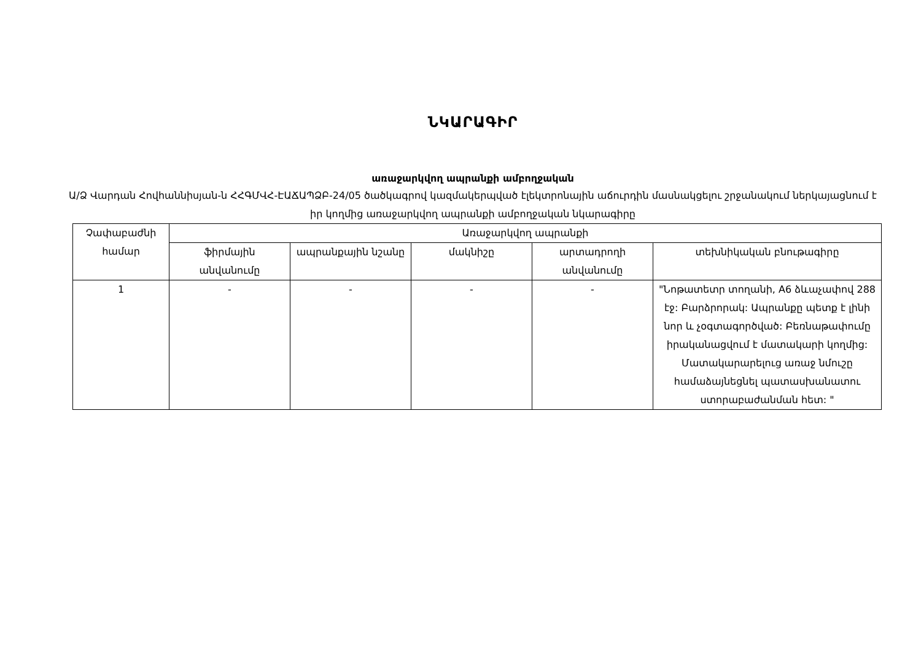ՆԿԱՐԱԳԻՐ
առաջարկվող ապրանքի ամբողջական
Ա/Ձ Վարդան Հովհաննիսյան-ն ՀՀԳՄՎՀ-ԷԱՃԱՊՁԲ-24/05 ծածկագրով կազմակերպված էլեկտրոնային աճուրդին մասնակցելու շրջանակում ներկայացնում է իր կողմից առաջարկվող ապրանքի ամբողջական նկարագիրը
| Չափաբաժնի համար | Առաջարկվող ապրանքի | | | | |
| --- | --- | --- | --- | --- | --- |
| | ֆիրմային անվանումը | ապրանքային նշանը | մակնիշը | արտադրողի անվանումը | տեխնիկական բնութագիրը |
| 1 | - | - | - | - | "Նոթատետր տողանի, A6 ձևաչափով 288 էջ: Բարձրորակ: Ապրանքը պետք է լինի նոր և չօգտագործված: Բեռնաթափումը իրականացվում է մատակարի կողմից: Մատակարարելուց առաջ նմուշը համաձայնեցնել պատասխանատու ստորաբաժանման հետ: " |